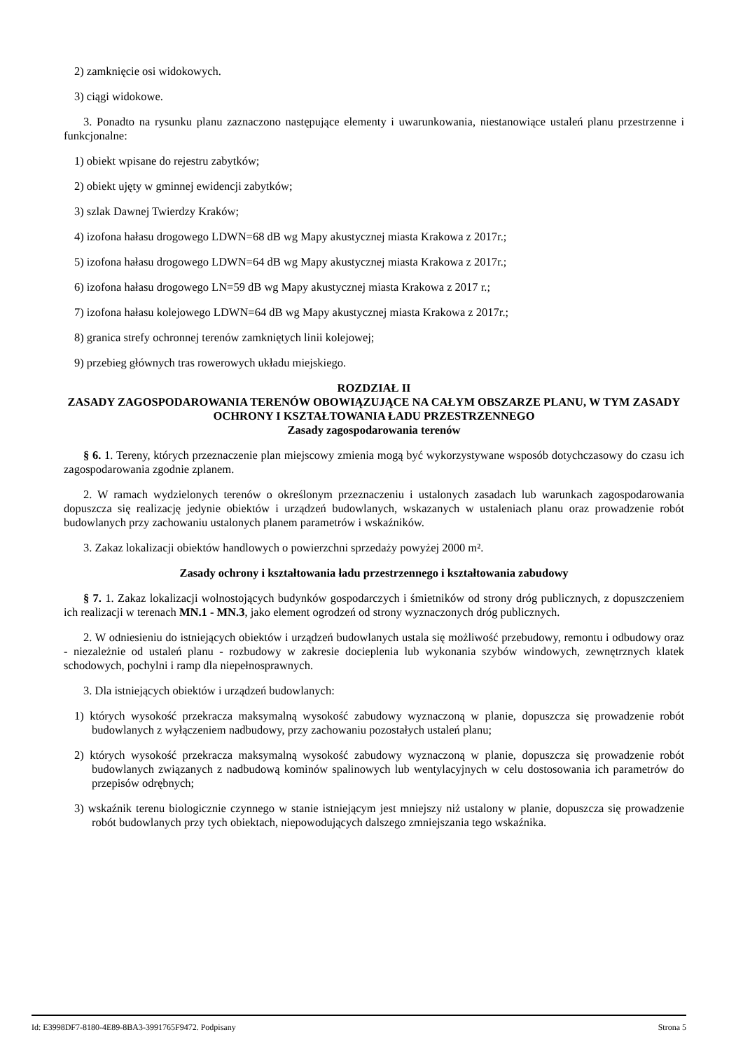2) zamknięcie osi widokowych.
3) ciągi widokowe.
3. Ponadto na rysunku planu zaznaczono następujące elementy i uwarunkowania, niestanowiące ustaleń planu przestrzenne i funkcjonalne:
1) obiekt wpisane do rejestru zabytków;
2) obiekt ujęty w gminnej ewidencji zabytków;
3) szlak Dawnej Twierdzy Kraków;
4) izofona hałasu drogowego LDWN=68 dB wg Mapy akustycznej miasta Krakowa z 2017r.;
5) izofona hałasu drogowego LDWN=64 dB wg Mapy akustycznej miasta Krakowa z 2017r.;
6) izofona hałasu drogowego LN=59 dB wg Mapy akustycznej miasta Krakowa z 2017 r.;
7) izofona hałasu kolejowego LDWN=64 dB wg Mapy akustycznej miasta Krakowa z 2017r.;
8) granica strefy ochronnej terenów zamkniętych linii kolejowej;
9) przebieg głównych tras rowerowych układu miejskiego.
ROZDZIAŁ II
ZASADY ZAGOSPODAROWANIA TERENÓW OBOWIĄZUJĄCE NA CAŁYM OBSZARZE PLANU, W TYM ZASADY OCHRONY I KSZTAŁTOWANIA ŁADU PRZESTRZENNEGO
Zasady zagospodarowania terenów
§ 6. 1. Tereny, których przeznaczenie plan miejscowy zmienia mogą być wykorzystywane wsposób dotychczasowy do czasu ich zagospodarowania zgodnie zplanem.
2. W ramach wydzielonych terenów o określonym przeznaczeniu i ustalonych zasadach lub warunkach zagospodarowania dopuszcza się realizację jedynie obiektów i urządzeń budowlanych, wskazanych w ustaleniach planu oraz prowadzenie robót budowlanych przy zachowaniu ustalonych planem parametrów i wskaźników.
3. Zakaz lokalizacji obiektów handlowych o powierzchni sprzedaży powyżej 2000 m².
Zasady ochrony i kształtowania ładu przestrzennego i kształtowania zabudowy
§ 7. 1. Zakaz lokalizacji wolnostojących budynków gospodarczych i śmietników od strony dróg publicznych, z dopuszczeniem ich realizacji w terenach MN.1 - MN.3, jako element ogrodzeń od strony wyznaczonych dróg publicznych.
2. W odniesieniu do istniejących obiektów i urządzeń budowlanych ustala się możliwość przebudowy, remontu i odbudowy oraz - niezależnie od ustaleń planu - rozbudowy w zakresie docieplenia lub wykonania szybów windowych, zewnętrznych klatek schodowych, pochylni i ramp dla niepełnosprawnych.
3. Dla istniejących obiektów i urządzeń budowlanych:
1) których wysokość przekracza maksymalną wysokość zabudowy wyznaczoną w planie, dopuszcza się prowadzenie robót budowlanych z wyłączeniem nadbudowy, przy zachowaniu pozostałych ustaleń planu;
2) których wysokość przekracza maksymalną wysokość zabudowy wyznaczoną w planie, dopuszcza się prowadzenie robót budowlanych związanych z nadbudową kominów spalinowych lub wentylacyjnych w celu dostosowania ich parametrów do przepisów odrębnych;
3) wskaźnik terenu biologicznie czynnego w stanie istniejącym jest mniejszy niż ustalony w planie, dopuszcza się prowadzenie robót budowlanych przy tych obiektach, niepowodujących dalszego zmniejszania tego wskaźnika.
Id: E3998DF7-8180-4E89-8BA3-3991765F9472. Podpisany Strona 5